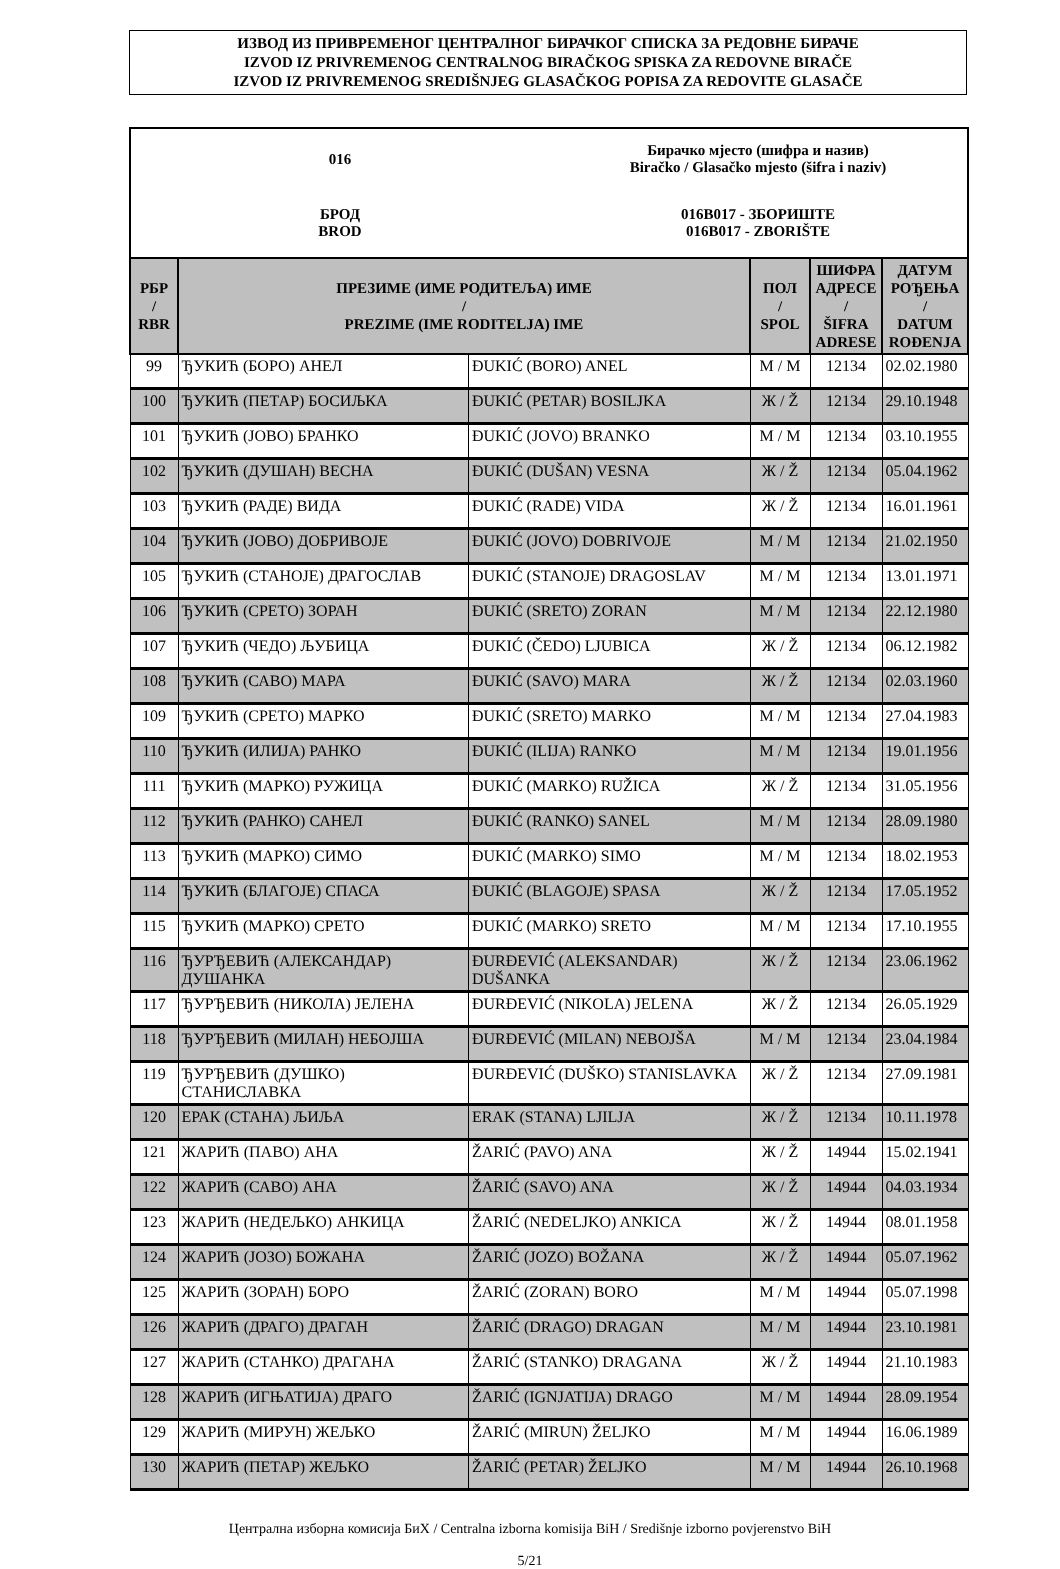ИЗВОД ИЗ ПРИВРЕМЕНОГ ЦЕНТРАЛНОГ БИРАЧКОГ СПИСКА ЗА РЕДОВНЕ БИРАЧЕ
IZVOD IZ PRIVREMENOG CENTRALNOG BIRAČKOG SPISKA ZA REDOVNE BIRAČE
IZVOD IZ PRIVREMENOG SREDIŠNJEG GLASAČKOG POPISA ZA REDOVITE GLASAČE
016
Бирачко мјесто (шифра и назив)
Biračko / Glasačko mjesto (šifra i naziv)
БРОД
BROD
016B017 - ЗБОРИШТЕ
016B017 - ZBORIŠTE
| РБР / RBR | ПРЕЗИМЕ (ИМЕ РОДИТЕЉА) ИМЕ / PREZIME (IME RODITELJA) IME | | ПОЛ / SPOL | ШИФРА АДРЕСЕ / ŠIFRA ADRESE | ДАТУМ РОЂЕЊА / DATUM ROĐENJA |
| --- | --- | --- | --- | --- | --- |
| 99 | ЂУКИЋ (БОРО) АНЕЛ | ĐUKIĆ (BORO) ANEL | М / M | 12134 | 02.02.1980 |
| 100 | ЂУКИЋ (ПЕТАР) БОСИЉКА | ĐUKIĆ (PETAR) BOSILJKA | Ж / Ž | 12134 | 29.10.1948 |
| 101 | ЂУКИЋ (ЈОВО) БРАНКО | ĐUKIĆ (JOVO) BRANKO | М / M | 12134 | 03.10.1955 |
| 102 | ЂУКИЋ (ДУШАН) ВЕСНА | ĐUKIĆ (DUŠAN) VESNA | Ж / Ž | 12134 | 05.04.1962 |
| 103 | ЂУКИЋ (РАДЕ) ВИДА | ĐUKIĆ (RADE) VIDA | Ж / Ž | 12134 | 16.01.1961 |
| 104 | ЂУКИЋ (ЈОВО) ДОБРИВОЈЕ | ĐUKIĆ (JOVO) DOBRIVOJE | М / M | 12134 | 21.02.1950 |
| 105 | ЂУКИЋ (СТАНОЈЕ) ДРАГОСЛАВ | ĐUKIĆ (STANOJE) DRAGOSLAV | М / M | 12134 | 13.01.1971 |
| 106 | ЂУКИЋ (СРЕТО) ЗОРАН | ĐUKIĆ (SRETO) ZORAN | М / M | 12134 | 22.12.1980 |
| 107 | ЂУКИЋ (ЧЕДО) ЉУБИЦА | ĐUKIĆ (ČEDO) LJUBICA | Ж / Ž | 12134 | 06.12.1982 |
| 108 | ЂУКИЋ (САВО) МАРА | ĐUKIĆ (SAVO) MARA | Ж / Ž | 12134 | 02.03.1960 |
| 109 | ЂУКИЋ (СРЕТО) МАРКО | ĐUKIĆ (SRETO) MARKO | М / M | 12134 | 27.04.1983 |
| 110 | ЂУКИЋ (ИЛИЈА) РАНКО | ĐUKIĆ (ILIJA) RANKO | М / M | 12134 | 19.01.1956 |
| 111 | ЂУКИЋ (МАРКО) РУЖИЦА | ĐUKIĆ (MARKO) RUŽICA | Ж / Ž | 12134 | 31.05.1956 |
| 112 | ЂУКИЋ (РАНКО) САНЕЛ | ĐUKIĆ (RANKO) SANEL | М / M | 12134 | 28.09.1980 |
| 113 | ЂУКИЋ (МАРКО) СИМО | ĐUKIĆ (MARKO) SIMO | М / M | 12134 | 18.02.1953 |
| 114 | ЂУКИЋ (БЛАГОЈЕ) СПАСА | ĐUKIĆ (BLAGOJE) SPASA | Ж / Ž | 12134 | 17.05.1952 |
| 115 | ЂУКИЋ (МАРКО) СРЕТО | ĐUKIĆ (MARKO) SRETO | М / M | 12134 | 17.10.1955 |
| 116 | ЂУРЂЕВИЋ (АЛЕКСАНДАР) ДУШАНКА | ĐURĐEVIĆ (ALEKSANDAR) DUŠANKA | Ж / Ž | 12134 | 23.06.1962 |
| 117 | ЂУРЂЕВИЋ (НИКОЛА) ЈЕЛЕНА | ĐURĐEVIĆ (NIKOLA) JELENA | Ж / Ž | 12134 | 26.05.1929 |
| 118 | ЂУРЂЕВИЋ (МИЛАН) НЕБОЈША | ĐURĐEVIĆ (MILAN) NEBOJŠA | М / M | 12134 | 23.04.1984 |
| 119 | ЂУРЂЕВИЋ (ДУШКО) СТАНИСЛАВКА | ĐURĐEVIĆ (DUŠKO) STANISLAVKA | Ж / Ž | 12134 | 27.09.1981 |
| 120 | ЕРАК (СТАНА) ЉИЉА | ERAK (STANA) LJILJA | Ж / Ž | 12134 | 10.11.1978 |
| 121 | ЖАРИЋ (ПАВО) АНА | ŽARIĆ (PAVO) ANA | Ж / Ž | 14944 | 15.02.1941 |
| 122 | ЖАРИЋ (САВО) АНА | ŽARIĆ (SAVO) ANA | Ж / Ž | 14944 | 04.03.1934 |
| 123 | ЖАРИЋ (НЕДЕЉКО) АНКИЦА | ŽARIĆ (NEDELJKO) ANKICA | Ж / Ž | 14944 | 08.01.1958 |
| 124 | ЖАРИЋ (ЈОЗО) БОЖАНА | ŽARIĆ (JOZO) BOŽANA | Ж / Ž | 14944 | 05.07.1962 |
| 125 | ЖАРИЋ (ЗОРАН) БОРО | ŽARIĆ (ZORAN) BORO | М / M | 14944 | 05.07.1998 |
| 126 | ЖАРИЋ (ДРАГО) ДРАГАН | ŽARIĆ (DRAGO) DRAGAN | М / M | 14944 | 23.10.1981 |
| 127 | ЖАРИЋ (СТАНКО) ДРАГАНА | ŽARIĆ (STANKO) DRAGANA | Ж / Ž | 14944 | 21.10.1983 |
| 128 | ЖАРИЋ (ИГЊАТИЈА) ДРАГО | ŽARIĆ (IGNJATIJA) DRAGO | М / M | 14944 | 28.09.1954 |
| 129 | ЖАРИЋ (МИРУН) ЖЕЉКО | ŽARIĆ (MIRUN) ŽELJKO | М / M | 14944 | 16.06.1989 |
| 130 | ЖАРИЋ (ПЕТАР) ЖЕЉКО | ŽARIĆ (PETAR) ŽELJKO | М / M | 14944 | 26.10.1968 |
Централна изборна комисија БиХ / Centralna izborna komisija BiH / Središnje izborno povjerenstvo BiH
5/21